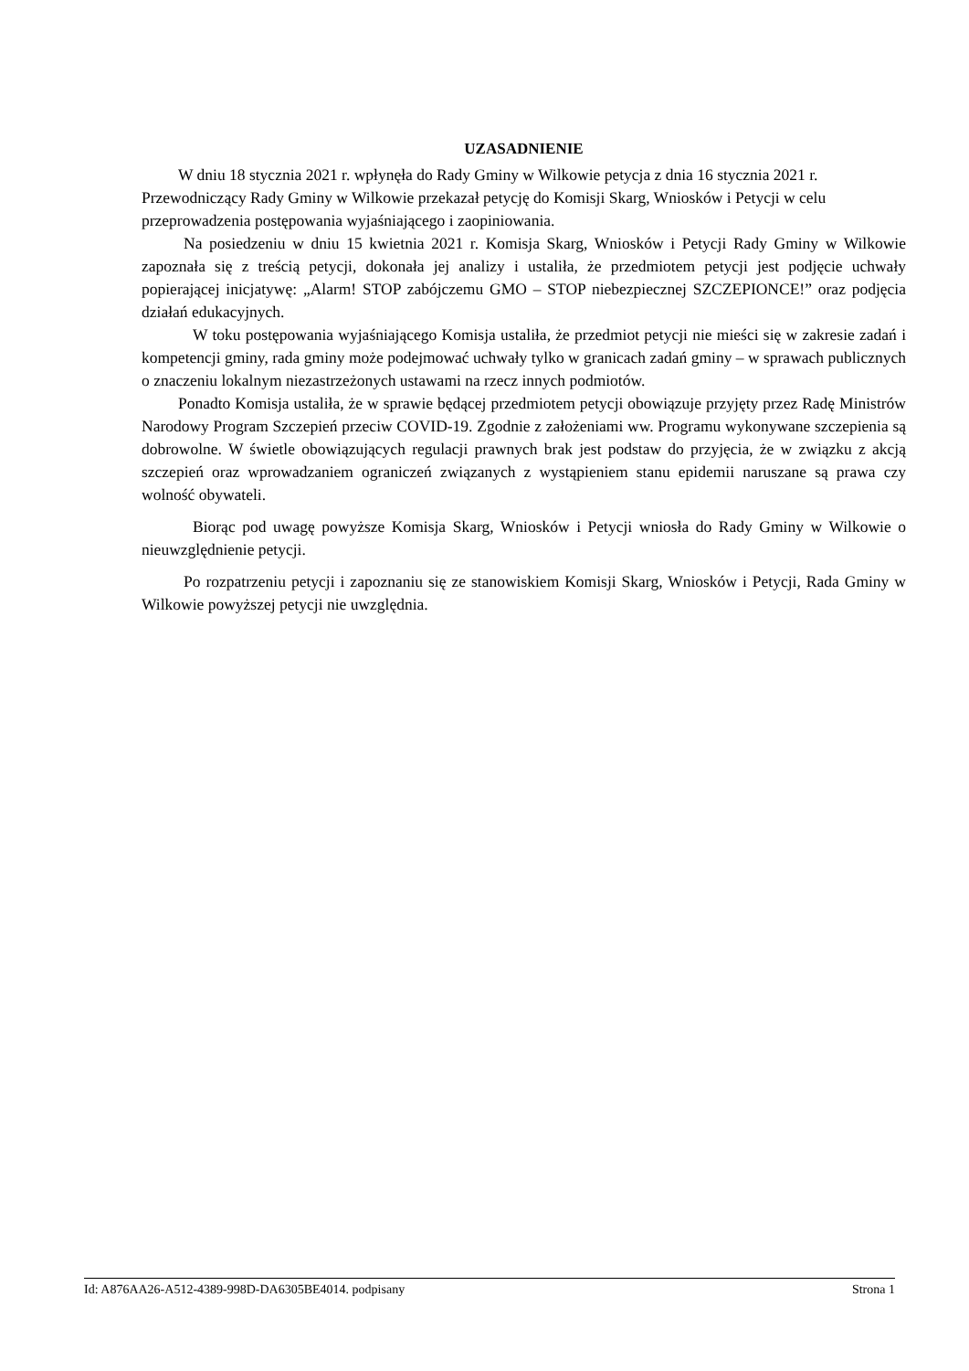UZASADNIENIE
W dniu 18 stycznia 2021 r. wpłynęła do Rady Gminy w Wilkowie petycja z dnia 16 stycznia 2021 r. Przewodniczący Rady Gminy w Wilkowie przekazał petycję do Komisji Skarg, Wniosków i Petycji w celu przeprowadzenia postępowania wyjaśniającego i zaopiniowania.
Na posiedzeniu w dniu 15 kwietnia 2021 r. Komisja Skarg, Wniosków i Petycji Rady Gminy w Wilkowie zapoznała się z treścią petycji, dokonała jej analizy i ustaliła, że przedmiotem petycji jest podjęcie uchwały popierającej inicjatywę: „Alarm! STOP zabójczemu GMO – STOP niebezpiecznej SZCZEPIONCE!” oraz podjęcia działań edukacyjnych.
W toku postępowania wyjaśniającego Komisja ustaliła, że przedmiot petycji nie mieści się w zakresie zadań i kompetencji gminy, rada gminy może podejmować uchwały tylko w granicach zadań gminy – w sprawach publicznych o znaczeniu lokalnym niezastrzeżonych ustawami na rzecz innych podmiotów.
Ponadto Komisja ustaliła, że w sprawie będącej przedmiotem petycji obowiązuje przyjęty przez Radę Ministrów Narodowy Program Szczepień przeciw COVID-19. Zgodnie z założeniami ww. Programu wykonywane szczepienia są dobrowolne. W świetle obowiązujących regulacji prawnych brak jest podstaw do przyjęcia, że w związku z akcją szczepień oraz wprowadzaniem ograniczeń związanych z wystąpieniem stanu epidemii naruszane są prawa czy wolność obywateli.
Biorąc pod uwagę powyższe Komisja Skarg, Wniosków i Petycji wniosła do Rady Gminy w Wilkowie o nieuwzględnienie petycji.
Po rozpatrzeniu petycji i zapoznaniu się ze stanowiskiem Komisji Skarg, Wniosków i Petycji, Rada Gminy w Wilkowie powyższej petycji nie uwzględnia.
Id: A876AA26-A512-4389-998D-DA6305BE4014. podpisany Strona 1